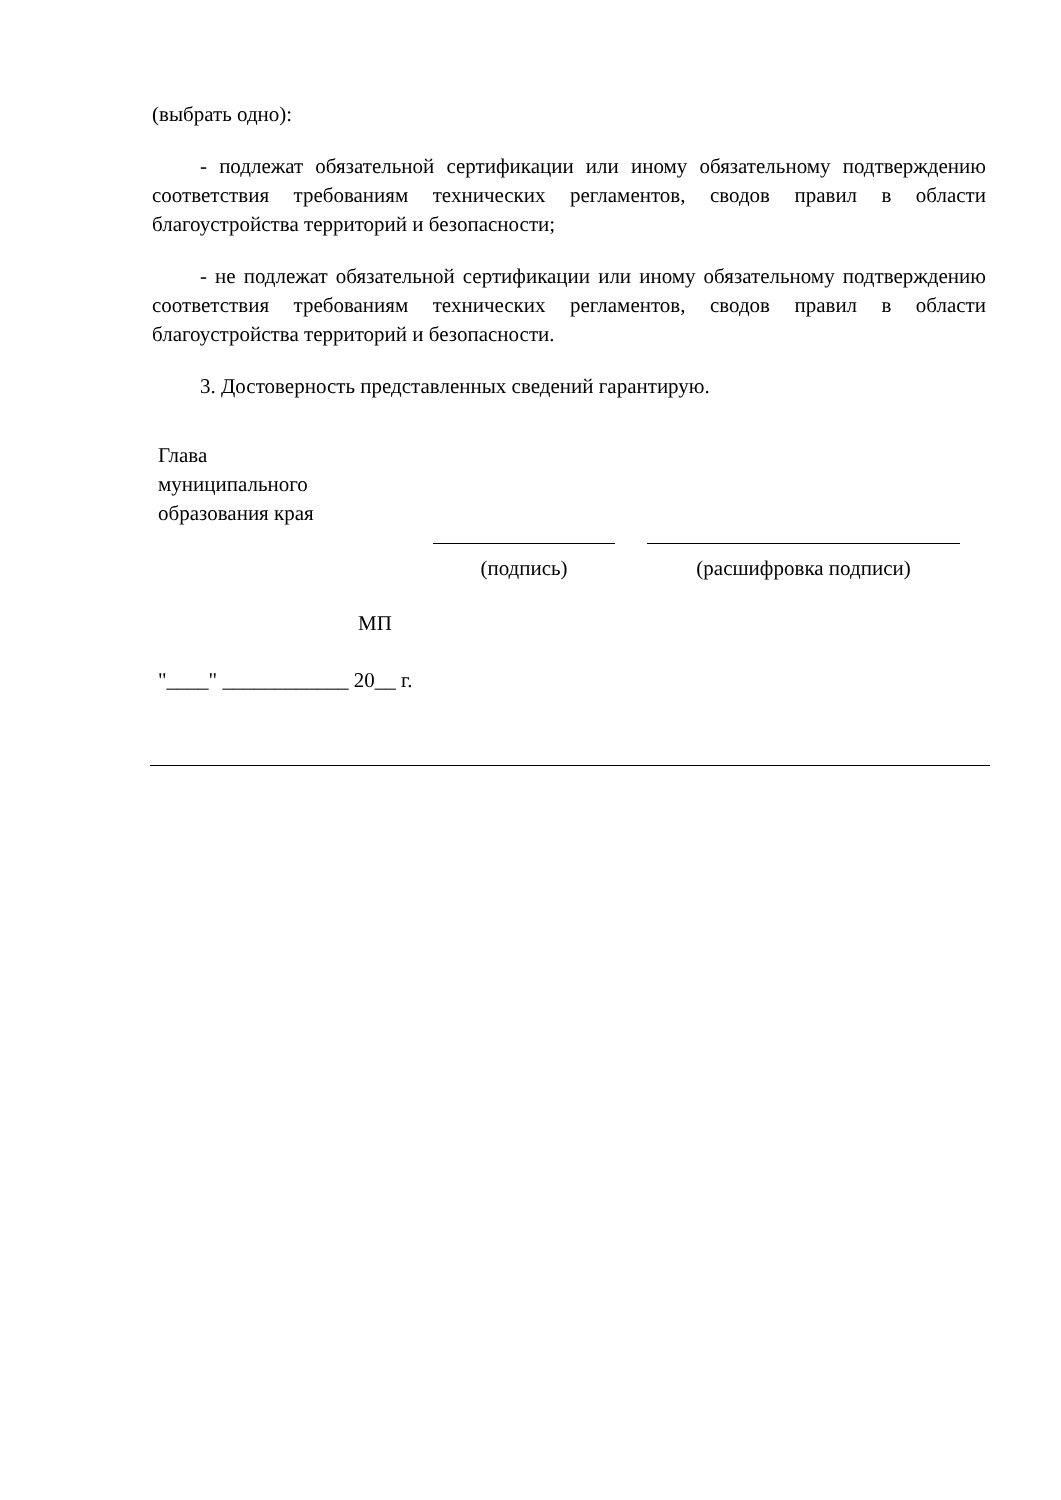(выбрать одно):
- подлежат обязательной сертификации или иному обязательному подтверждению соответствия требованиям технических регламентов, сводов правил в области благоустройства территорий и безопасности;
- не подлежат обязательной сертификации или иному обязательному подтверждению соответствия требованиям технических регламентов, сводов правил в области благоустройства территорий и безопасности.
3. Достоверность представленных сведений гарантирую.
Глава
муниципального
образования края
(подпись) (расшифровка подписи)
МП
"____" ____________ 20__ г.